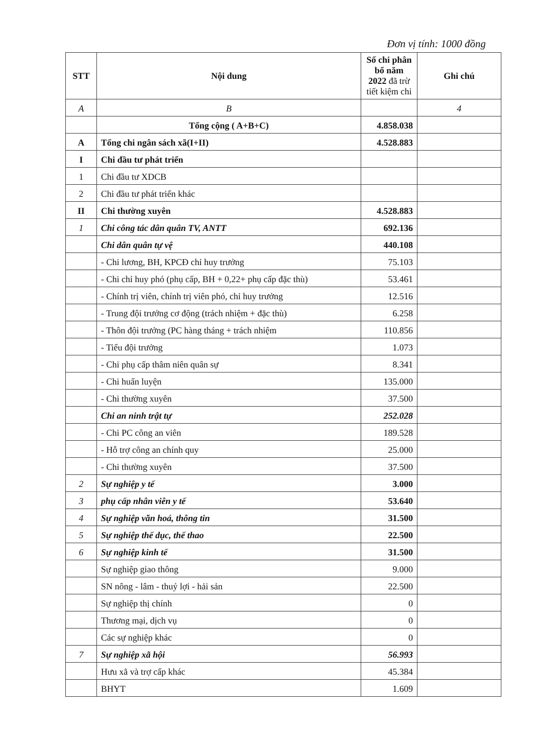Đơn vị tính: 1000 đồng
| STT | Nội dung | Số chi phân bổ năm 2022 đã trừ tiết kiệm chi | Ghi chú |
| --- | --- | --- | --- |
| A | B | | 4 |
| | Tổng cộng ( A+B+C) | 4.858.038 | |
| A | Tổng chi ngân sách xã(I+II) | 4.528.883 | |
| I | Chi đầu tư phát triển | | |
| 1 | Chi đầu tư XDCB | | |
| 2 | Chi đầu tư phát triển khác | | |
| II | Chi thường xuyên | 4.528.883 | |
| 1 | Chi công tác dân quân TV, ANTT | 692.136 | |
| | Chi dân quân tự vệ | 440.108 | |
| | - Chi lương, BH, KPCĐ chỉ huy trưởng | 75.103 | |
| | - Chi chỉ huy phó (phụ cấp, BH + 0,22+ phụ cấp đặc thù) | 53.461 | |
| | - Chính trị viên, chính trị viên phó, chỉ huy trưởng | 12.516 | |
| | - Trung đội trưởng cơ động (trách nhiệm + đặc thù) | 6.258 | |
| | - Thôn đội trưởng (PC hàng tháng + trách nhiệm | 110.856 | |
| | - Tiểu đội trưởng | 1.073 | |
| | - Chi phụ cấp thâm niên quân sự | 8.341 | |
| | - Chi huấn luyện | 135.000 | |
| | - Chi thường xuyên | 37.500 | |
| | Chi an ninh trật tự | 252.028 | |
| | - Chi PC công an viên | 189.528 | |
| | - Hỗ trợ công an chính quy | 25.000 | |
| | - Chi thường xuyên | 37.500 | |
| 2 | Sự nghiệp y tế | 3.000 | |
| 3 | phụ cấp nhân viên y tế | 53.640 | |
| 4 | Sự nghiệp văn hoá, thông tin | 31.500 | |
| 5 | Sự nghiệp thể dục, thể thao | 22.500 | |
| 6 | Sự nghiệp kinh tế | 31.500 | |
| | Sự nghiệp giao thông | 9.000 | |
| | SN nông - lâm - thuỷ lợi - hải sản | 22.500 | |
| | Sự nghiệp thị chính | 0 | |
| | Thương mại, dịch vụ | 0 | |
| | Các sự nghiệp khác | 0 | |
| 7 | Sự nghiệp xã hội | 56.993 | |
| | Hưu xã và trợ cấp khác | 45.384 | |
| | BHYT | 1.609 | |